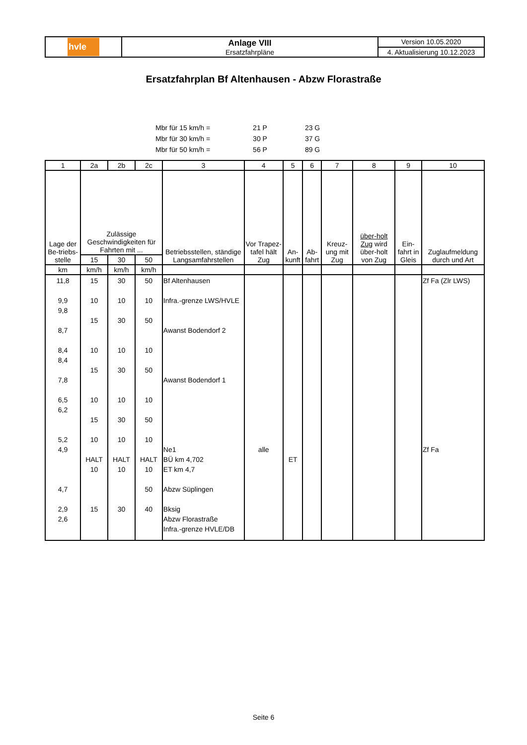| hvle | Anlage VIII Ersatzfahrpläne | Version 10.05.2020 |
| | | 4. Aktualisierung 10.12.2023 |
Ersatzfahrplan Bf Altenhausen - Abzw Florastraße
| Mbr für 15 km/h = | 21 P | 23 G |
| Mbr für 30 km/h = | 30 P | 37 G |
| Mbr für 50 km/h = | 56 P | 89 G |
| 1 | 2a | 2b | 2c | 3 | 4 | 5 | 6 | 7 | 8 | 9 | 10 |
| --- | --- | --- | --- | --- | --- | --- | --- | --- | --- | --- | --- |
| Lage der Be-triebs-stelle | Zulässige Geschwindigkeiten für Fahrten mit ... | | | Betriebsstellen, ständige Langsamfahrstellen | Vor Trapez-tafel hält Zug | An-kunft | Ab-fahrt | Kreuz-ung mit Zug | über-holt Zug wird über-holt von Zug | Ein-fahrt in Gleis | Zuglaufmeldung durch und Art |
| | 15 | 30 | 50 | | | | | | | | |
| km | km/h | km/h | km/h | | | | | | | | |
| 11,8 9,9 9,8 8,7 8,4 8,4 7,8 6,5 6,2 5,2 4,9 4,7 2,9 2,6 | 15 10 15 10 15 10 15 10 HALT 10 15 | 30 10 30 10 30 10 30 10 HALT 10 30 | 50 10 50 10 50 10 50 10 HALT 10 50 40 | Bf Altenhausen Infra.-grenze LWS/HVLE Awanst Bodendorf 2 Awanst Bodendorf 1 Ne1 BÜ km 4,702 ET km 4,7 Abzw Süplingen Bksig Abzw Florastraße Infra.-grenze HVLE/DB | alle | ET | | | | | Zf Fa (Zlr LWS) Zf Fa |
Seite 6